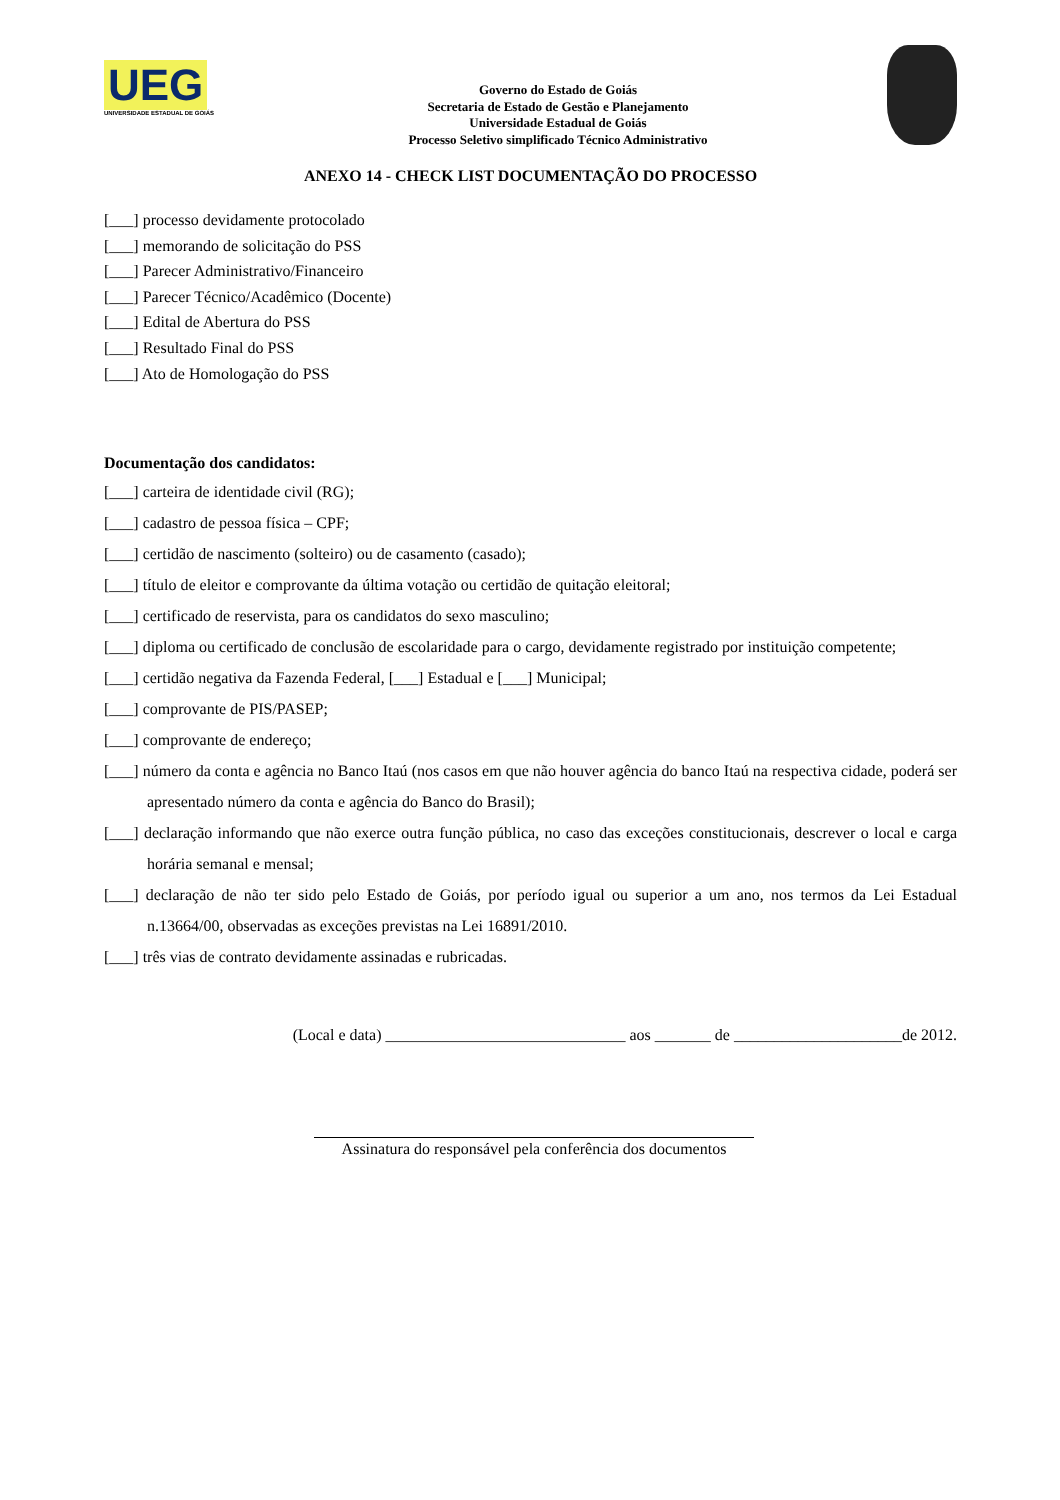UEG
UNIVERSIDADE ESTADUAL DE GOIÁS
Governo do Estado de Goiás
Secretaria de Estado de Gestão e Planejamento
Universidade Estadual de Goiás
Processo Seletivo simplificado Técnico Administrativo
ANEXO 14 - CHECK LIST DOCUMENTAÇÃO DO PROCESSO
[___] processo devidamente protocolado
[___] memorando de solicitação do PSS
[___] Parecer Administrativo/Financeiro
[___] Parecer Técnico/Acadêmico (Docente)
[___] Edital de Abertura do PSS
[___] Resultado Final do PSS
[___] Ato de Homologação do PSS
Documentação dos candidatos:
[___] carteira de identidade civil (RG);
[___] cadastro de pessoa física – CPF;
[___] certidão de nascimento (solteiro) ou de casamento (casado);
[___] título de eleitor e comprovante da última votação ou certidão de quitação eleitoral;
[___] certificado de reservista, para os candidatos do sexo masculino;
[___] diploma ou certificado de conclusão de escolaridade para o cargo, devidamente registrado por instituição competente;
[___] certidão negativa da Fazenda Federal, [___] Estadual e [___] Municipal;
[___] comprovante de PIS/PASEP;
[___] comprovante de endereço;
[___] número da conta e agência no Banco Itaú (nos casos em que não houver agência do banco Itaú na respectiva cidade, poderá ser apresentado número da conta e agência do Banco do Brasil);
[___] declaração informando que não exerce outra função pública, no caso das exceções constitucionais, descrever o local e carga horária semanal e mensal;
[___] declaração de não ter sido pelo Estado de Goiás, por período igual ou superior a um ano, nos termos da Lei Estadual n.13664/00, observadas as exceções previstas na Lei 16891/2010.
[___] três vias de contrato devidamente assinadas e rubricadas.
(Local e data) ______________________________ aos _______ de _____________________de 2012.
Assinatura do responsável pela conferência dos documentos